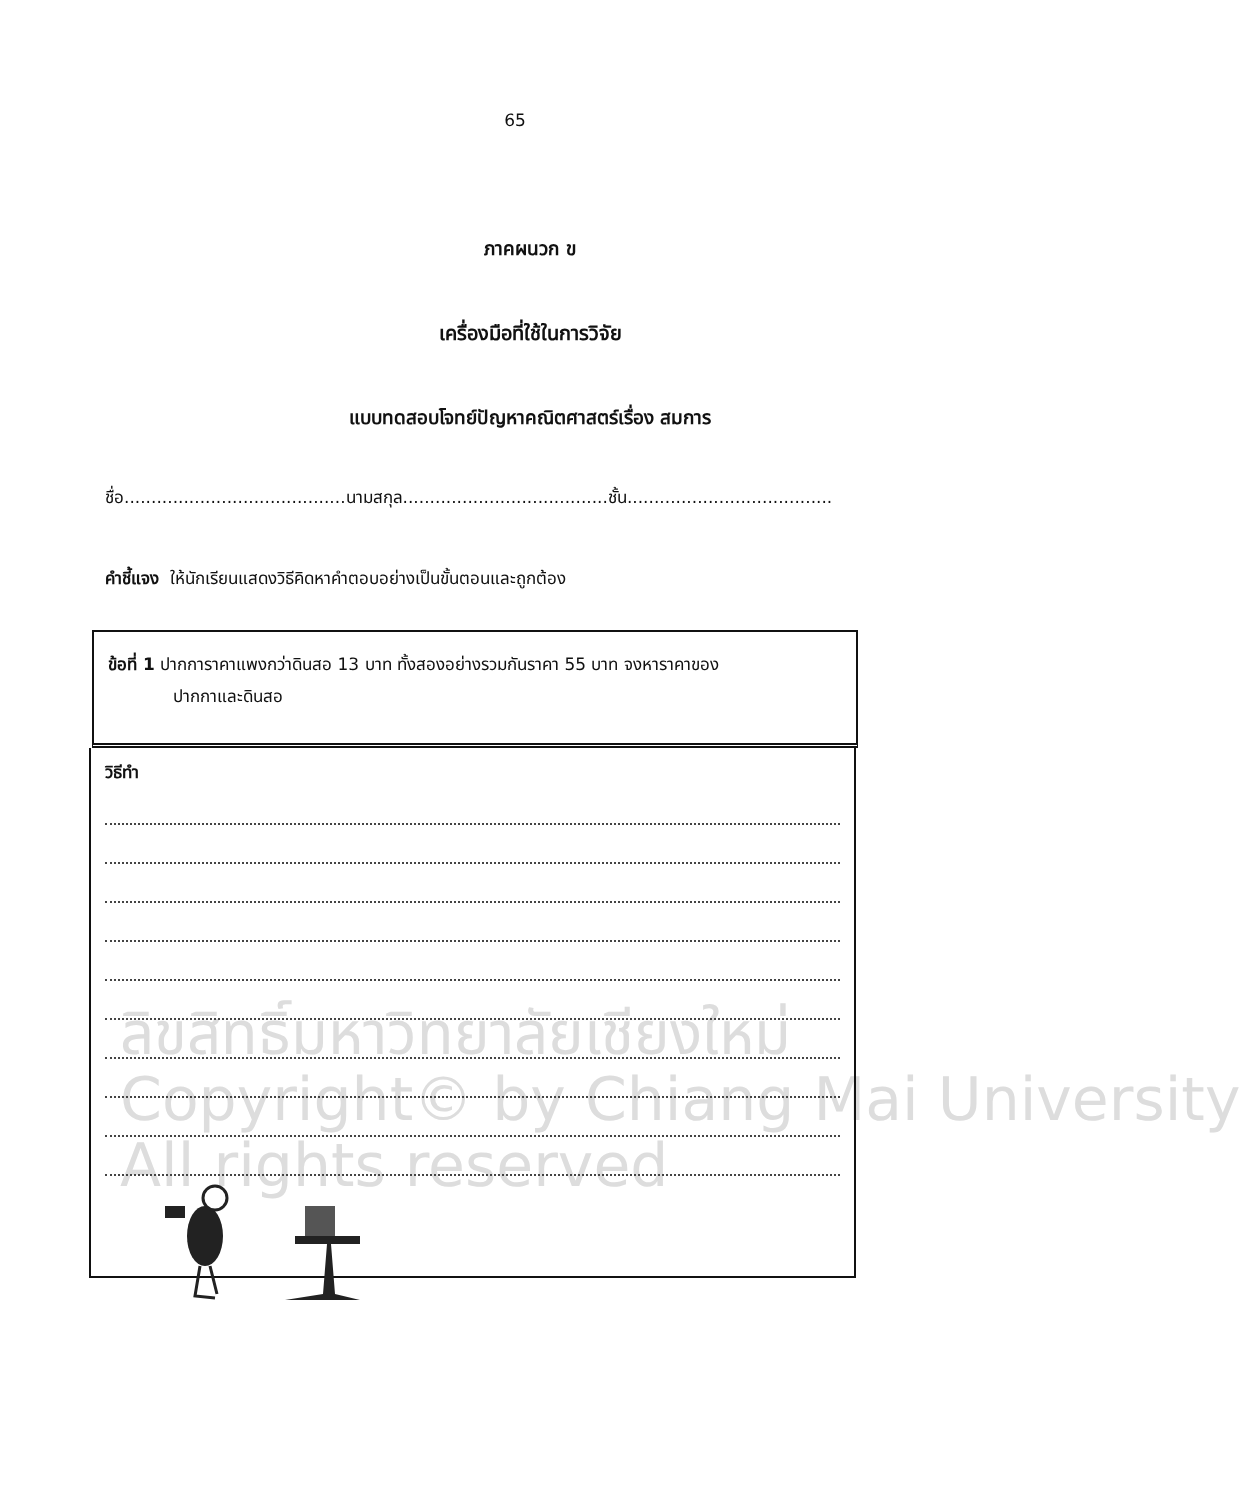65
ภาคผนวก ข
เครื่องมือที่ใช้ในการวิจัย
แบบทดสอบโจทย์ปัญหาคณิตศาสตร์เรื่อง สมการ
ชื่อ.........................................นามสกุล......................................ชั้น......................................
คำชี้แจง ให้นักเรียนแสดงวิธีคิดหาคำตอบอย่างเป็นขั้นตอนและถูกต้อง
ข้อที่ 1 ปากการาคาแพงกว่าดินสอ 13 บาท ทั้งสองอย่างรวมกันราคา 55 บาท จงหาราคาของ
ปากกาและดินสอ
วิธีทำ
ลิขสิทธิ์มหาวิทยาลัยเชียงใหม่
Copyright© by Chiang Mai University
All rights reserved